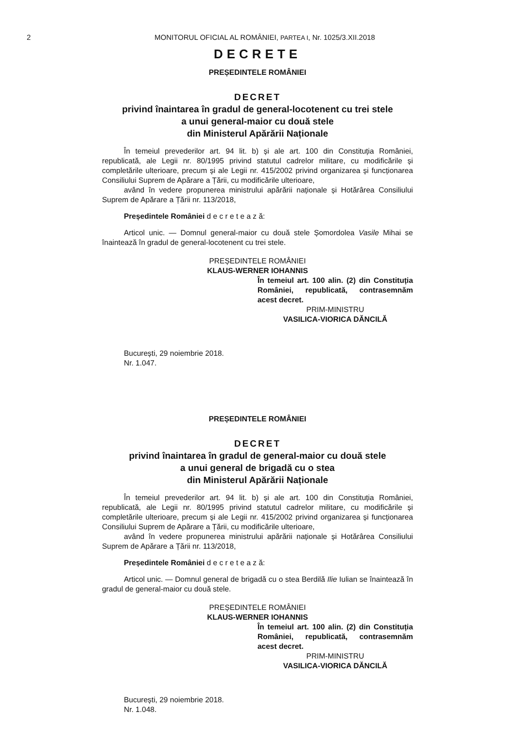2 MONITORUL OFICIAL AL ROMÂNIEI, PARTEA I, Nr. 1025/3.XII.2018
DECRETE
PREȘEDINTELE ROMÂNIEI
DECRET
privind înaintarea în gradul de general-locotenent cu trei stele
a unui general-maior cu două stele
din Ministerul Apărării Naționale
În temeiul prevederilor art. 94 lit. b) și ale art. 100 din Constituția României, republicată, ale Legii nr. 80/1995 privind statutul cadrelor militare, cu modificările și completările ulterioare, precum și ale Legii nr. 415/2002 privind organizarea și funcționarea Consiliului Suprem de Apărare a Țării, cu modificările ulterioare,
având în vedere propunerea ministrului apărării naționale și Hotărârea Consiliului Suprem de Apărare a Țării nr. 113/2018,
Președintele României d e c r e t e a z ă:
Articol unic. — Domnul general-maior cu două stele Șomordolea Vasile Mihai se înaintează în gradul de general-locotenent cu trei stele.
PREȘEDINTELE ROMÂNIEI
KLAUS-WERNER IOHANNIS
În temeiul art. 100 alin. (2) din Constituția României, republicată, contrasemnăm acest decret.
PRIM-MINISTRU
VASILICA-VIORICA DĂNCILĂ
București, 29 noiembrie 2018.
Nr. 1.047.
PREȘEDINTELE ROMÂNIEI
DECRET
privind înaintarea în gradul de general-maior cu două stele
a unui general de brigadă cu o stea
din Ministerul Apărării Naționale
În temeiul prevederilor art. 94 lit. b) și ale art. 100 din Constituția României, republicată, ale Legii nr. 80/1995 privind statutul cadrelor militare, cu modificările și completările ulterioare, precum și ale Legii nr. 415/2002 privind organizarea și funcționarea Consiliului Suprem de Apărare a Țării, cu modificările ulterioare,
având în vedere propunerea ministrului apărării naționale și Hotărârea Consiliului Suprem de Apărare a Țării nr. 113/2018,
Președintele României d e c r e t e a z ă:
Articol unic. — Domnul general de brigadă cu o stea Berdilă Ilie Iulian se înaintează în gradul de general-maior cu două stele.
PREȘEDINTELE ROMÂNIEI
KLAUS-WERNER IOHANNIS
În temeiul art. 100 alin. (2) din Constituția României, republicată, contrasemnăm acest decret.
PRIM-MINISTRU
VASILICA-VIORICA DĂNCILĂ
București, 29 noiembrie 2018.
Nr. 1.048.